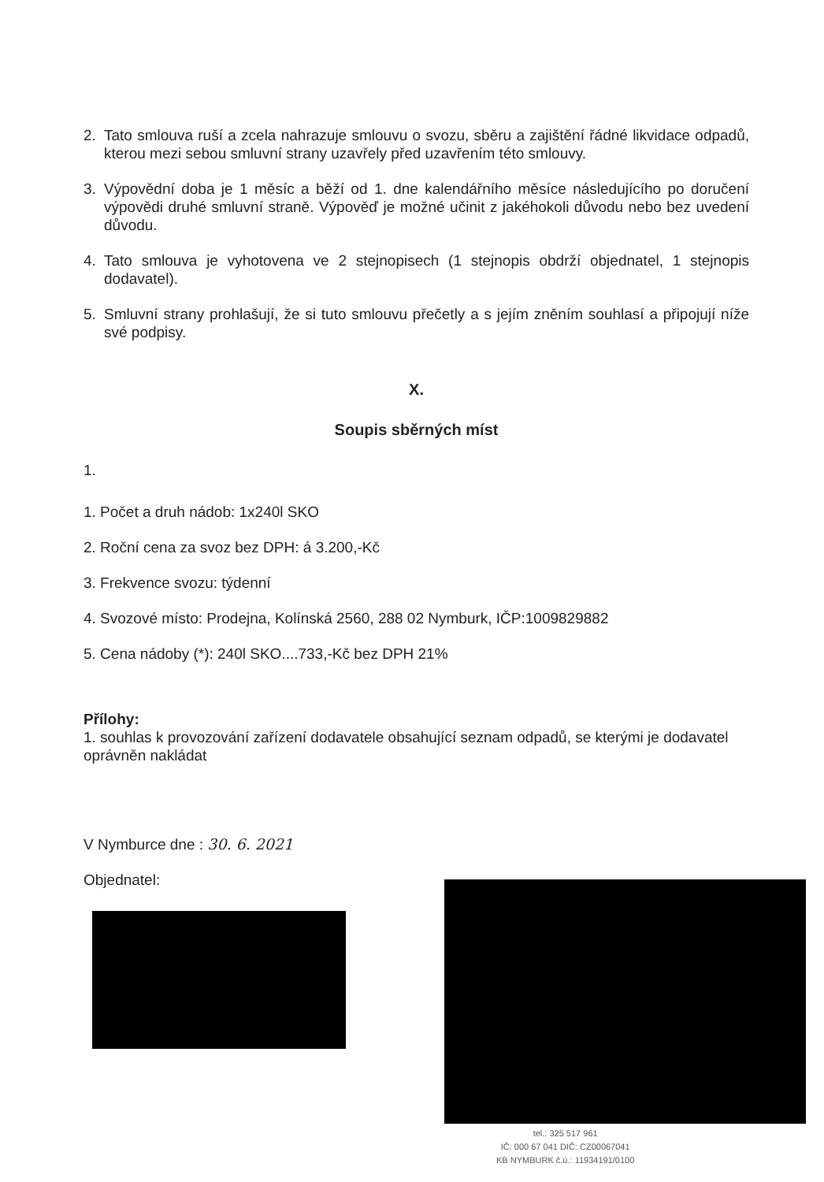2. Tato smlouva ruší a zcela nahrazuje smlouvu o svozu, sběru a zajištění řádné likvidace odpadů, kterou mezi sebou smluvní strany uzavřely před uzavřením této smlouvy.
3. Výpovědní doba je 1 měsíc a běží od 1. dne kalendářního měsíce následujícího po doručení výpovědi druhé smluvní straně. Výpověď je možné učinit z jakéhokoli důvodu nebo bez uvedení důvodu.
4. Tato smlouva je vyhotovena ve 2 stejnopisech (1 stejnopis obdrží objednatel, 1 stejnopis dodavatel).
5. Smluvní strany prohlašují, že si tuto smlouvu přečetly a s jejím zněním souhlasí a připojují níže své podpisy.
X.
Soupis sběrných míst
1.
1. Počet a druh nádob: 1x240l SKO
2. Roční cena za svoz bez DPH: á 3.200,-Kč
3. Frekvence svozu: týdenní
4. Svozové místo: Prodejna, Kolínská 2560, 288 02 Nymburk, IČP:1009829882
5. Cena nádoby (*): 240l SKO....733,-Kč bez DPH 21%
Přílohy:
1. souhlas k provozování zařízení dodavatele obsahující seznam odpadů, se kterými je dodavatel oprávněn nakládat
V Nymburce dne : 30. 6. 2021
Objednatel:
tel.: 325 517 961
IČ: 000 67 041 DIČ: CZ00067041
KB NYMBURK č.ú.: 11934191/0100